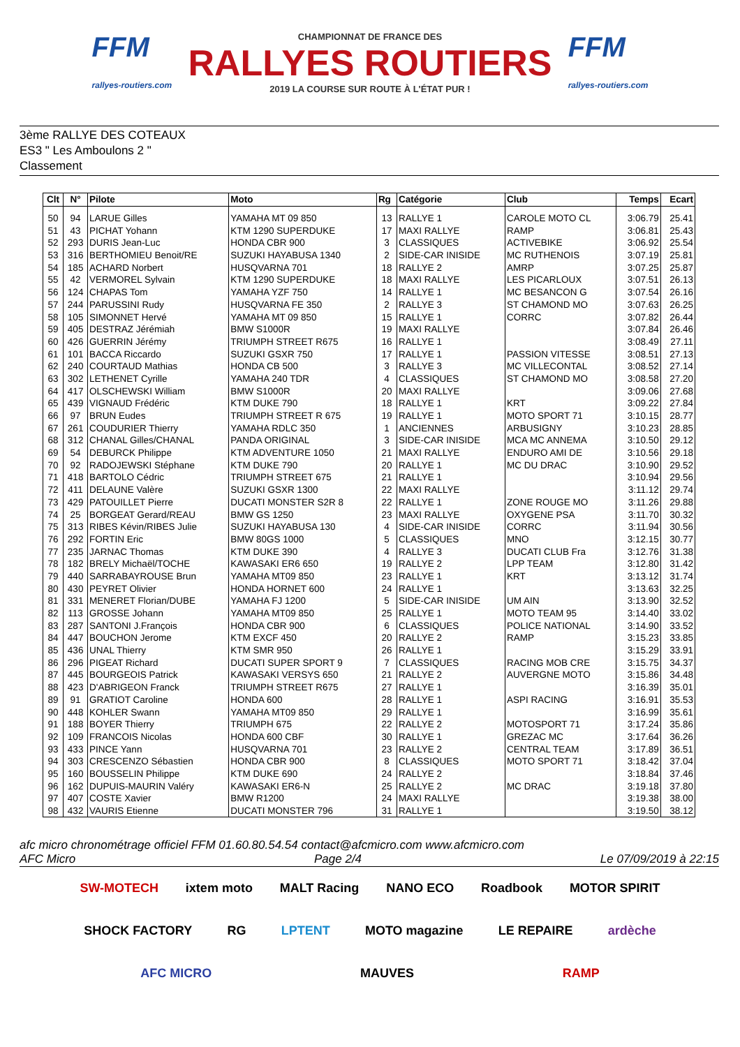FFM
rallyes-routiers.com
CHAMPIONNAT DE FRANCE DES
RALLYES ROUTIERS
2019 LA COURSE SUR ROUTE À L'ÉTAT PUR !
FFM
rallyes-routiers.com
3ème RALLYE DES COTEAUX
ES3 " Les Amboulons 2 "
Classement
| Clt | N° | Pilote | Moto | Rg | Catégorie | Club | Temps | Ecart |
| --- | --- | --- | --- | --- | --- | --- | --- | --- |
| 50 | 94 | LARUE Gilles | YAMAHA MT 09 850 | 13 | RALLYE 1 | CAROLE MOTO CL | 3:06.79 | 25.41 |
| 51 | 43 | PICHAT Yohann | KTM 1290 SUPERDUKE | 17 | MAXI RALLYE | RAMP | 3:06.81 | 25.43 |
| 52 | 293 | DURIS Jean-Luc | HONDA CBR 900 | 3 | CLASSIQUES | ACTIVEBIKE | 3:06.92 | 25.54 |
| 53 | 316 | BERTHOMIEU Benoit/RE | SUZUKI HAYABUSA 1340 | 2 | SIDE-CAR INISIDE | MC RUTHENOIS | 3:07.19 | 25.81 |
| 54 | 185 | ACHARD Norbert | HUSQVARNA 701 | 18 | RALLYE 2 | AMRP | 3:07.25 | 25.87 |
| 55 | 42 | VERMOREL Sylvain | KTM 1290 SUPERDUKE | 18 | MAXI RALLYE | LES PICARLOUX | 3:07.51 | 26.13 |
| 56 | 124 | CHAPAS Tom | YAMAHA YZF 750 | 14 | RALLYE 1 | MC BESANCON G | 3:07.54 | 26.16 |
| 57 | 244 | PARUSSINI Rudy | HUSQVARNA FE 350 | 2 | RALLYE 3 | ST CHAMOND MO | 3:07.63 | 26.25 |
| 58 | 105 | SIMONNET Hervé | YAMAHA MT 09 850 | 15 | RALLYE 1 | CORRC | 3:07.82 | 26.44 |
| 59 | 405 | DESTRAZ Jérémiah | BMW S1000R | 19 | MAXI RALLYE | | 3:07.84 | 26.46 |
| 60 | 426 | GUERRIN Jérémy | TRIUMPH STREET R675 | 16 | RALLYE 1 | | 3:08.49 | 27.11 |
| 61 | 101 | BACCA Riccardo | SUZUKI GSXR 750 | 17 | RALLYE 1 | PASSION VITESSE | 3:08.51 | 27.13 |
| 62 | 240 | COURTAUD Mathias | HONDA CB 500 | 3 | RALLYE 3 | MC VILLECONTAL | 3:08.52 | 27.14 |
| 63 | 302 | LETHENET Cyrille | YAMAHA 240 TDR | 4 | CLASSIQUES | ST CHAMOND MO | 3:08.58 | 27.20 |
| 64 | 417 | OLSCHEWSKI William | BMW S1000R | 20 | MAXI RALLYE | | 3:09.06 | 27.68 |
| 65 | 439 | VIGNAUD Frédéric | KTM DUKE 790 | 18 | RALLYE 1 | KRT | 3:09.22 | 27.84 |
| 66 | 97 | BRUN Eudes | TRIUMPH STREET R 675 | 19 | RALLYE 1 | MOTO SPORT 71 | 3:10.15 | 28.77 |
| 67 | 261 | COUDURIER Thierry | YAMAHA RDLC 350 | 1 | ANCIENNES | ARBUSIGNY | 3:10.23 | 28.85 |
| 68 | 312 | CHANAL Gilles/CHANAL | PANDA ORIGINAL | 3 | SIDE-CAR INISIDE | MCA MC ANNEMA | 3:10.50 | 29.12 |
| 69 | 54 | DEBURCK Philippe | KTM ADVENTURE 1050 | 21 | MAXI RALLYE | ENDURO AMI DE | 3:10.56 | 29.18 |
| 70 | 92 | RADOJEWSKI Stéphane | KTM DUKE 790 | 20 | RALLYE 1 | MC DU DRAC | 3:10.90 | 29.52 |
| 71 | 418 | BARTOLO Cédric | TRIUMPH STREET 675 | 21 | RALLYE 1 | | 3:10.94 | 29.56 |
| 72 | 411 | DELAUNE Valère | SUZUKI GSXR 1300 | 22 | MAXI RALLYE | | 3:11.12 | 29.74 |
| 73 | 429 | PATOUILLET Pierre | DUCATI MONSTER S2R 8 | 22 | RALLYE 1 | ZONE ROUGE MO | 3:11.26 | 29.88 |
| 74 | 25 | BORGEAT Gerard/REAU | BMW GS 1250 | 23 | MAXI RALLYE | OXYGENE PSA | 3:11.70 | 30.32 |
| 75 | 313 | RIBES Kévin/RIBES Julie | SUZUKI HAYABUSA 130 | 4 | SIDE-CAR INISIDE | CORRC | 3:11.94 | 30.56 |
| 76 | 292 | FORTIN Eric | BMW 80GS 1000 | 5 | CLASSIQUES | MNO | 3:12.15 | 30.77 |
| 77 | 235 | JARNAC Thomas | KTM DUKE 390 | 4 | RALLYE 3 | DUCATI CLUB Fra | 3:12.76 | 31.38 |
| 78 | 182 | BRELY Michaël/TOCHE | KAWASAKI ER6 650 | 19 | RALLYE 2 | LPP TEAM | 3:12.80 | 31.42 |
| 79 | 440 | SARRABAYROUSE Brun | YAMAHA MT09 850 | 23 | RALLYE 1 | KRT | 3:13.12 | 31.74 |
| 80 | 430 | PEYRET Olivier | HONDA HORNET 600 | 24 | RALLYE 1 | | 3:13.63 | 32.25 |
| 81 | 331 | MENERET Florian/DUBE | YAMAHA FJ 1200 | 5 | SIDE-CAR INISIDE | UM AIN | 3:13.90 | 32.52 |
| 82 | 113 | GROSSE Johann | YAMAHA MT09 850 | 25 | RALLYE 1 | MOTO TEAM 95 | 3:14.40 | 33.02 |
| 83 | 287 | SANTONI J.François | HONDA CBR 900 | 6 | CLASSIQUES | POLICE NATIONAL | 3:14.90 | 33.52 |
| 84 | 447 | BOUCHON Jerome | KTM EXCF 450 | 20 | RALLYE 2 | RAMP | 3:15.23 | 33.85 |
| 85 | 436 | UNAL Thierry | KTM SMR 950 | 26 | RALLYE 1 | | 3:15.29 | 33.91 |
| 86 | 296 | PIGEAT Richard | DUCATI SUPER SPORT 9 | 7 | CLASSIQUES | RACING MOB CRE | 3:15.75 | 34.37 |
| 87 | 445 | BOURGEOIS Patrick | KAWASAKI VERSYS 650 | 21 | RALLYE 2 | AUVERGNE MOTO | 3:15.86 | 34.48 |
| 88 | 423 | D'ABRIGEON Franck | TRIUMPH STREET R675 | 27 | RALLYE 1 | | 3:16.39 | 35.01 |
| 89 | 91 | GRATIOT Caroline | HONDA 600 | 28 | RALLYE 1 | ASPI RACING | 3:16.91 | 35.53 |
| 90 | 448 | KOHLER Swann | YAMAHA MT09 850 | 29 | RALLYE 1 | | 3:16.99 | 35.61 |
| 91 | 188 | BOYER Thierry | TRIUMPH 675 | 22 | RALLYE 2 | MOTOSPORT 71 | 3:17.24 | 35.86 |
| 92 | 109 | FRANCOIS Nicolas | HONDA 600 CBF | 30 | RALLYE 1 | GREZAC MC | 3:17.64 | 36.26 |
| 93 | 433 | PINCE Yann | HUSQVARNA 701 | 23 | RALLYE 2 | CENTRAL TEAM | 3:17.89 | 36.51 |
| 94 | 303 | CRESCENZO Sébastien | HONDA CBR 900 | 8 | CLASSIQUES | MOTO SPORT 71 | 3:18.42 | 37.04 |
| 95 | 160 | BOUSSELIN Philippe | KTM DUKE 690 | 24 | RALLYE 2 | | 3:18.84 | 37.46 |
| 96 | 162 | DUPUIS-MAURIN Valéry | KAWASAKI ER6-N | 25 | RALLYE 2 | MC DRAC | 3:19.18 | 37.80 |
| 97 | 407 | COSTE Xavier | BMW R1200 | 24 | MAXI RALLYE | | 3:19.38 | 38.00 |
| 98 | 432 | VAURIS Etienne | DUCATI MONSTER 796 | 31 | RALLYE 1 | | 3:19.50 | 38.12 |
afc micro chronométrage officiel FFM 01.60.80.54.54 contact@afcmicro.com www.afcmicro.com
AFC Micro Page 2/4 Le 07/09/2019 à 22:15
SW-MOTECH ixtem moto MALT Racing NANO ECO Roadbook MOTOR SPIRIT SHOCK FACTORY RG LPTENT MOTO magazine LE REPAIRE ardèche AFC MICRO MAUVES RAMP